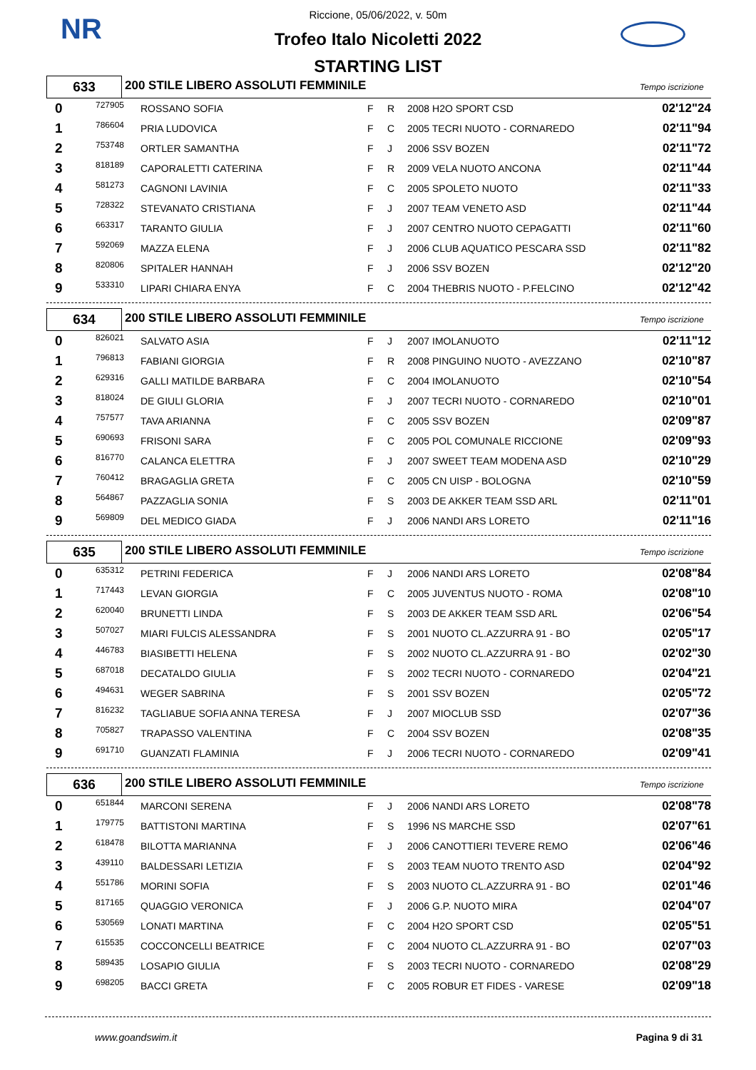NR
Riccione, 05/06/2022, v. 50m
Trofeo Italo Nicoletti 2022
STARTING LIST
633
200 STILE LIBERO ASSOLUTI FEMMINILE
Tempo iscrizione
| 0 | 727905 | ROSSANO SOFIA | F | R | 2008 H2O SPORT CSD | 02'12"24 |
| 1 | 786604 | PRIA LUDOVICA | F | C | 2005 TECRI NUOTO - CORNAREDO | 02'11"94 |
| 2 | 753748 | ORTLER SAMANTHA | F | J | 2006 SSV BOZEN | 02'11"72 |
| 3 | 818189 | CAPORALETTI CATERINA | F | R | 2009 VELA NUOTO ANCONA | 02'11"44 |
| 4 | 581273 | CAGNONI LAVINIA | F | C | 2005 SPOLETO NUOTO | 02'11"33 |
| 5 | 728322 | STEVANATO CRISTIANA | F | J | 2007 TEAM VENETO ASD | 02'11"44 |
| 6 | 663317 | TARANTO GIULIA | F | J | 2007 CENTRO NUOTO CEPAGATTI | 02'11"60 |
| 7 | 592069 | MAZZA ELENA | F | J | 2006 CLUB AQUATICO PESCARA SSD | 02'11"82 |
| 8 | 820806 | SPITALER HANNAH | F | J | 2006 SSV BOZEN | 02'12"20 |
| 9 | 533310 | LIPARI CHIARA ENYA | F | C | 2004 THEBRIS NUOTO - P.FELCINO | 02'12"42 |
634
200 STILE LIBERO ASSOLUTI FEMMINILE
Tempo iscrizione
| 0 | 826021 | SALVATO ASIA | F | J | 2007 IMOLANUOTO | 02'11"12 |
| 1 | 796813 | FABIANI GIORGIA | F | R | 2008 PINGUINO NUOTO - AVEZZANO | 02'10"87 |
| 2 | 629316 | GALLI MATILDE BARBARA | F | C | 2004 IMOLANUOTO | 02'10"54 |
| 3 | 818024 | DE GIULI GLORIA | F | J | 2007 TECRI NUOTO - CORNAREDO | 02'10"01 |
| 4 | 757577 | TAVA ARIANNA | F | C | 2005 SSV BOZEN | 02'09"87 |
| 5 | 690693 | FRISONI SARA | F | C | 2005 POL COMUNALE RICCIONE | 02'09"93 |
| 6 | 816770 | CALANCA ELETTRA | F | J | 2007 SWEET TEAM MODENA ASD | 02'10"29 |
| 7 | 760412 | BRAGAGLIA GRETA | F | C | 2005 CN UISP - BOLOGNA | 02'10"59 |
| 8 | 564867 | PAZZAGLIA SONIA | F | S | 2003 DE AKKER TEAM SSD ARL | 02'11"01 |
| 9 | 569809 | DEL MEDICO GIADA | F | J | 2006 NANDI ARS LORETO | 02'11"16 |
635
200 STILE LIBERO ASSOLUTI FEMMINILE
Tempo iscrizione
| 0 | 635312 | PETRINI FEDERICA | F | J | 2006 NANDI ARS LORETO | 02'08"84 |
| 1 | 717443 | LEVAN GIORGIA | F | C | 2005 JUVENTUS NUOTO - ROMA | 02'08"10 |
| 2 | 620040 | BRUNETTI LINDA | F | S | 2003 DE AKKER TEAM SSD ARL | 02'06"54 |
| 3 | 507027 | MIARI FULCIS ALESSANDRA | F | S | 2001 NUOTO CL.AZZURRA 91 - BO | 02'05"17 |
| 4 | 446783 | BIASIBETTI HELENA | F | S | 2002 NUOTO CL.AZZURRA 91 - BO | 02'02"30 |
| 5 | 687018 | DECATALDO GIULIA | F | S | 2002 TECRI NUOTO - CORNAREDO | 02'04"21 |
| 6 | 494631 | WEGER SABRINA | F | S | 2001 SSV BOZEN | 02'05"72 |
| 7 | 816232 | TAGLIABUE SOFIA ANNA TERESA | F | J | 2007 MIOCLUB SSD | 02'07"36 |
| 8 | 705827 | TRAPASSO VALENTINA | F | C | 2004 SSV BOZEN | 02'08"35 |
| 9 | 691710 | GUANZATI FLAMINIA | F | J | 2006 TECRI NUOTO - CORNAREDO | 02'09"41 |
636
200 STILE LIBERO ASSOLUTI FEMMINILE
Tempo iscrizione
| 0 | 651844 | MARCONI SERENA | F | J | 2006 NANDI ARS LORETO | 02'08"78 |
| 1 | 179775 | BATTISTONI MARTINA | F | S | 1996 NS MARCHE SSD | 02'07"61 |
| 2 | 618478 | BILOTTA MARIANNA | F | J | 2006 CANOTTIERI TEVERE REMO | 02'06"46 |
| 3 | 439110 | BALDESSARI LETIZIA | F | S | 2003 TEAM NUOTO TRENTO ASD | 02'04"92 |
| 4 | 551786 | MORINI SOFIA | F | S | 2003 NUOTO CL.AZZURRA 91 - BO | 02'01"46 |
| 5 | 817165 | QUAGGIO VERONICA | F | J | 2006 G.P. NUOTO MIRA | 02'04"07 |
| 6 | 530569 | LONATI MARTINA | F | C | 2004 H2O SPORT CSD | 02'05"51 |
| 7 | 615535 | COCCONCELLI BEATRICE | F | C | 2004 NUOTO CL.AZZURRA 91 - BO | 02'07"03 |
| 8 | 589435 | LOSAPIO GIULIA | F | S | 2003 TECRI NUOTO - CORNAREDO | 02'08"29 |
| 9 | 698205 | BACCI GRETA | F | C | 2005 ROBUR ET FIDES - VARESE | 02'09"18 |
www.goandswim.it Pagina 9 di 31